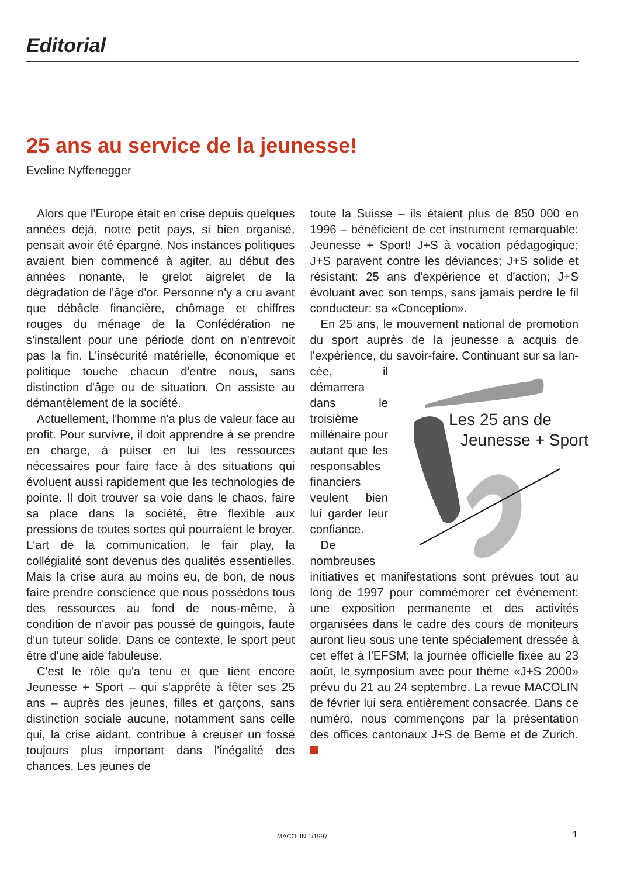Editorial
25 ans au service de la jeunesse!
Eveline Nyffenegger
Alors que l'Europe était en crise depuis quelques années déjà, notre petit pays, si bien organisé, pensait avoir été épargné. Nos instances politiques avaient bien commencé à agiter, au début des années nonante, le grelot aigrelet de la dégradation de l'âge d'or. Personne n'y a cru avant que débâcle financière, chômage et chiffres rouges du ménage de la Confédération ne s'installent pour une période dont on n'entrevoit pas la fin. L'insécurité matérielle, économique et politique touche chacun d'entre nous, sans distinction d'âge ou de situation. On assiste au démantèlement de la société.
Actuellement, l'homme n'a plus de valeur face au profit. Pour survivre, il doit apprendre à se prendre en charge, à puiser en lui les ressources nécessaires pour faire face à des situations qui évoluent aussi rapidement que les technologies de pointe. Il doit trouver sa voie dans le chaos, faire sa place dans la société, être flexible aux pressions de toutes sortes qui pourraient le broyer. L'art de la communication, le fair play, la collégialité sont devenus des qualités essentielles. Mais la crise aura au moins eu, de bon, de nous faire prendre conscience que nous possédons tous des ressources au fond de nous-même, à condition de n'avoir pas poussé de guingois, faute d'un tuteur solide. Dans ce contexte, le sport peut être d'une aide fabuleuse.
C'est le rôle qu'a tenu et que tient encore Jeunesse + Sport – qui s'apprête à fêter ses 25 ans – auprès des jeunes, filles et garçons, sans distinction sociale aucune, notamment sans celle qui, la crise aidant, contribue à creuser un fossé toujours plus important dans l'inégalité des chances. Les jeunes de
toute la Suisse – ils étaient plus de 850 000 en 1996 – bénéficient de cet instrument remarquable: Jeunesse + Sport! J+S à vocation pédagogique; J+S paravent contre les déviances; J+S solide et résistant: 25 ans d'expérience et d'action; J+S évoluant avec son temps, sans jamais perdre le fil conducteur: sa «Conception».
En 25 ans, le mouvement national de promotion du sport auprès de la jeunesse a acquis de l'expérience, du savoir-faire. Continuant sur sa lan-
Les 25 ans de
Jeunesse + Sport
cée, il démarrera dans le troisième millénaire pour autant que les responsables financiers veulent bien lui garder leur confiance.
De nombreuses initiatives et manifestations sont prévues tout au long de 1997 pour commémorer cet événement: une exposition permanente et des activités organisées dans le cadre des cours de moniteurs auront lieu sous une tente spécialement dressée à cet effet à l'EFSM; la journée officielle fixée au 23 août, le symposium avec pour thème «J+S 2000» prévu du 21 au 24 septembre. La revue MACOLIN de février lui sera entièrement consacrée. Dans ce numéro, nous commençons par la présentation des offices cantonaux J+S de Berne et de Zurich.
MACOLIN 1/1997 1